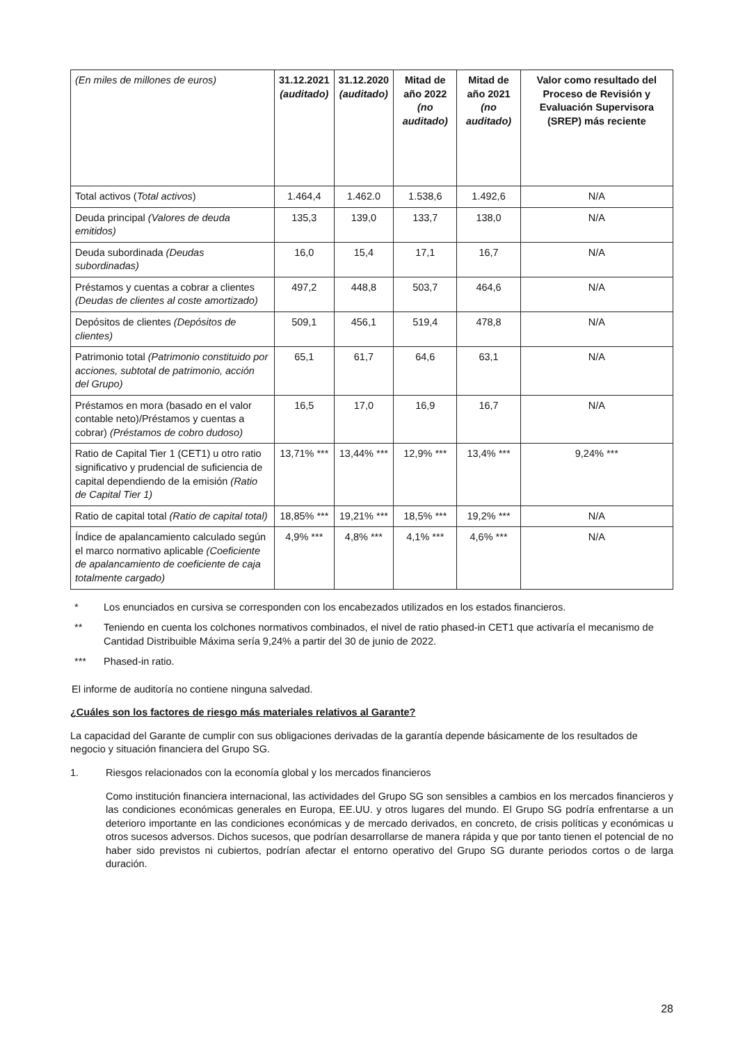| (En miles de millones de euros) | 31.12.2021 (auditado) | 31.12.2020 (auditado) | Mitad de año 2022 (no auditado) | Mitad de año 2021 (no auditado) | Valor como resultado del Proceso de Revisión y Evaluación Supervisora (SREP) más reciente |
| Total activos ( Total activos ) | 1.464,4 | 1.462.0 | 1.538,6 | 1.492,6 | N/A |
| Deuda principal (Valores de deuda emitidos) | 135,3 | 139,0 | 133,7 | 138,0 | N/A |
| Deuda subordinada (Deudas subordinadas) | 16,0 | 15,4 | 17,1 | 16,7 | N/A |
| Préstamos y cuentas a cobrar a clientes (Deudas de clientes al coste amortizado) | 497,2 | 448,8 | 503,7 | 464,6 | N/A |
| Depósitos de clientes (Depósitos de clientes) | 509,1 | 456,1 | 519,4 | 478,8 | N/A |
| Patrimonio total (Patrimonio constituido por acciones, subtotal de patrimonio, acción del Grupo) | 65,1 | 61,7 | 64,6 | 63,1 | N/A |
| Préstamos en mora (basado en el valor contable neto)/Préstamos y cuentas a cobrar) (Préstamos de cobro dudoso) | 16,5 | 17,0 | 16,9 | 16,7 | N/A |
| Ratio de Capital Tier 1 (CET1) u otro ratio significativo y prudencial de suficiencia de capital dependiendo de la emisión (Ratio de Capital Tier 1) | 13,71% *** | 13,44% *** | 12,9% *** | 13,4% *** | 9,24% *** |
| Ratio de capital total (Ratio de capital total) | 18,85% *** | 19,21% *** | 18,5% *** | 19,2% *** | N/A |
| Índice de apalancamiento calculado según el marco normativo aplicable (Coeficiente de apalancamiento de coeficiente de caja totalmente cargado) | 4,9% *** | 4,8% *** | 4,1% *** | 4,6% *** | N/A |
* Los enunciados en cursiva se corresponden con los encabezados utilizados en los estados financieros.
** Teniendo en cuenta los colchones normativos combinados, el nivel de ratio phased-in CET1 que activaría el mecanismo de Cantidad Distribuible Máxima sería 9,24% a partir del 30 de junio de 2022.
*** Phased-in ratio.
El informe de auditoría no contiene ninguna salvedad.
¿Cuáles son los factores de riesgo más materiales relativos al Garante?
La capacidad del Garante de cumplir con sus obligaciones derivadas de la garantía depende básicamente de los resultados de negocio y situación financiera del Grupo SG.
1. Riesgos relacionados con la economía global y los mercados financieros
Como institución financiera internacional, las actividades del Grupo SG son sensibles a cambios en los mercados financieros y las condiciones económicas generales en Europa, EE.UU. y otros lugares del mundo. El Grupo SG podría enfrentarse a un deterioro importante en las condiciones económicas y de mercado derivados, en concreto, de crisis políticas y económicas u otros sucesos adversos. Dichos sucesos, que podrían desarrollarse de manera rápida y que por tanto tienen el potencial de no haber sido previstos ni cubiertos, podrían afectar el entorno operativo del Grupo SG durante periodos cortos o de larga duración.
28